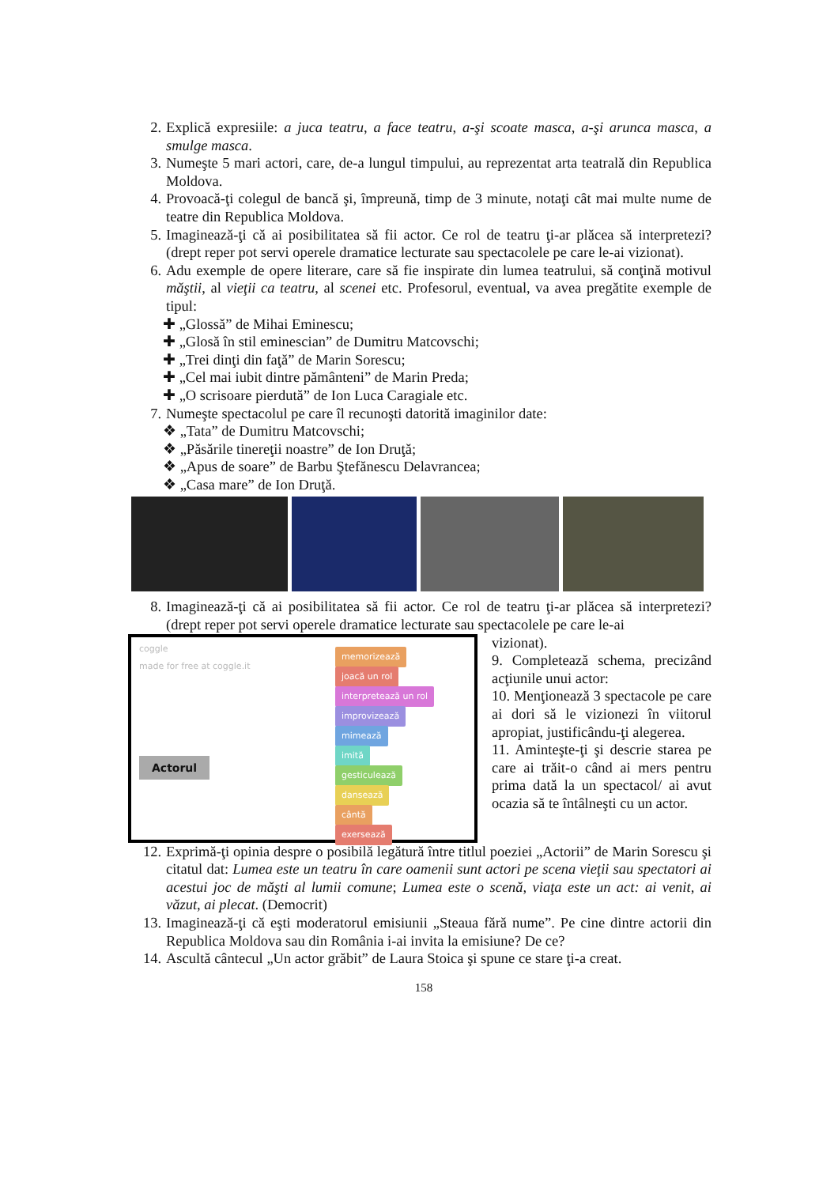2. Explică expresiile: a juca teatru, a face teatru, a-şi scoate masca, a-şi arunca masca, a smulge masca.
3. Numeşte 5 mari actori, care, de-a lungul timpului, au reprezentat arta teatrală din Republica Moldova.
4. Provoacă-ţi colegul de bancă şi, împreună, timp de 3 minute, notaţi cât mai multe nume de teatre din Republica Moldova.
5. Imaginează-ţi că ai posibilitatea să fii actor. Ce rol de teatru ţi-ar plăcea să interpretezi? (drept reper pot servi operele dramatice lecturate sau spectacolele pe care le-ai vizionat).
6. Adu exemple de opere literare, care să fie inspirate din lumea teatrului, să conţină motivul măştii, al vieţii ca teatru, al scenei etc. Profesorul, eventual, va avea pregătite exemple de tipul:
✚ „Glossă” de Mihai Eminescu;
✚ „Glosă în stil eminescian” de Dumitru Matcovschi;
✚ „Trei dinţi din faţă” de Marin Sorescu;
✚ „Cel mai iubit dintre pământeni” de Marin Preda;
✚ „O scrisoare pierdută” de Ion Luca Caragiale etc.
7. Numeşte spectacolul pe care îl recunoşti datorită imaginilor date:
❖ „Tata” de Dumitru Matcovschi;
❖ „Păsările tinereţii noastre” de Ion Druţă;
❖ „Apus de soare” de Barbu Ştefănescu Delavrancea;
❖ „Casa mare” de Ion Druţă.
8. Imaginează-ţi că ai posibilitatea să fii actor. Ce rol de teatru ţi-ar plăcea să interpretezi? (drept reper pot servi operele dramatice lecturate sau spectacolele pe care le-ai
coggle
made for free at coggle.it
Actorul
memorizează
joacă un rol
interpretează un rol
improvizează
mimează
imită
gesticulează
dansează
cântă
exersează
vizionat).
9. Completează schema, precizând acţiunile unui actor:
10. Menţionează 3 spectacole pe care ai dori să le vizionezi în viitorul apropiat, justificându-ţi alegerea.
11. Aminteşte-ţi şi descrie starea pe care ai trăit-o când ai mers pentru prima dată la un spectacol/ ai avut ocazia să te întâlneşti cu un actor.
12. Exprimă-ţi opinia despre o posibilă legătură între titlul poeziei „Actorii” de Marin Sorescu şi citatul dat: Lumea este un teatru în care oamenii sunt actori pe scena vieţii sau spectatori ai acestui joc de măşti al lumii comune; Lumea este o scenă, viaţa este un act: ai venit, ai văzut, ai plecat. (Democrit)
13. Imaginează-ţi că eşti moderatorul emisiunii „Steaua fără nume”. Pe cine dintre actorii din Republica Moldova sau din România i-ai invita la emisiune? De ce?
14. Ascultă cântecul „Un actor grăbit” de Laura Stoica şi spune ce stare ţi-a creat.
158